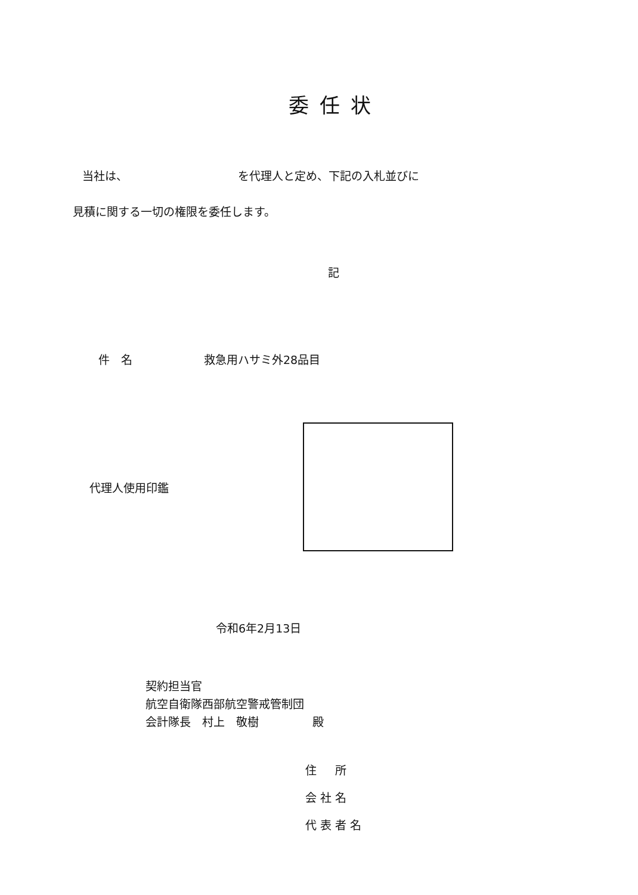委任状
当社は、 を代理人と定め、下記の入札並びに
見積に関する一切の権限を委任します。
記
件　名 救急用ハサミ外28品目
代理人使用印鑑
令和6年2月13日
契約担当官
航空自衛隊西部航空警戒管制団
会計隊長　村上　敬樹 殿
住　所
会社名
代表者名